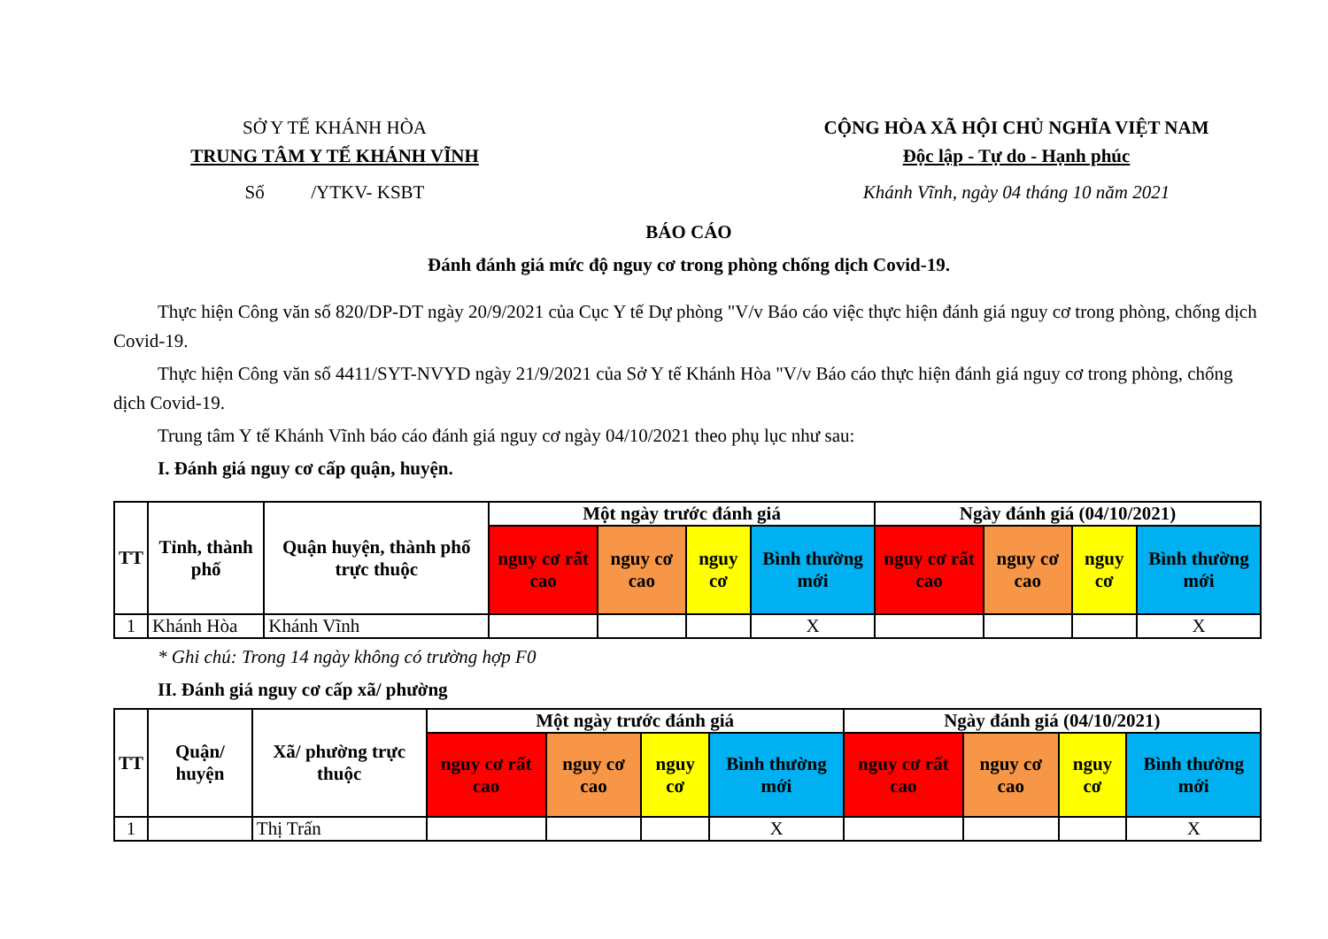SỞ Y TẾ KHÁNH HÒA
TRUNG TÂM Y TẾ KHÁNH VĨNH
Số /YTKV- KSBT
CỘNG HÒA XÃ HỘI CHỦ NGHĨA VIỆT NAM
Độc lập - Tự do - Hạnh phúc
Khánh Vĩnh, ngày 04 tháng 10 năm 2021
BÁO CÁO
Đánh đánh giá mức độ nguy cơ trong phòng chống dịch Covid-19.
Thực hiện Công văn số 820/DP-DT ngày 20/9/2021 của Cục Y tế Dự phòng "V/v Báo cáo việc thực hiện đánh giá nguy cơ trong phòng, chống dịch Covid-19.
Thực hiện Công văn số 4411/SYT-NVYD ngày 21/9/2021 của Sở Y tế Khánh Hòa "V/v Báo cáo thực hiện đánh giá nguy cơ trong phòng, chống dịch Covid-19.
Trung tâm Y tế Khánh Vĩnh báo cáo đánh giá nguy cơ ngày 04/10/2021 theo phụ lục như sau:
I. Đánh giá nguy cơ cấp quận, huyện.
| TT | Tỉnh, thành phố | Quận huyện, thành phố trực thuộc | Một ngày trước đánh giá | | | | Ngày đánh giá (04/10/2021) | | | |
| --- | --- | --- | --- | --- | --- | --- | --- | --- | --- | --- |
| | | | nguy cơ rất cao | nguy cơ cao | nguy cơ | Bình thường mới | nguy cơ rất cao | nguy cơ cao | nguy cơ | Bình thường mới |
| 1 | Khánh Hòa | Khánh Vĩnh | | | | X | | | | X |
* Ghi chú: Trong 14 ngày không có trường hợp F0
II. Đánh giá nguy cơ cấp xã/ phường
| TT | Quận/ huyện | Xã/ phường trực thuộc | Một ngày trước đánh giá | | | | Ngày đánh giá (04/10/2021) | | | |
| --- | --- | --- | --- | --- | --- | --- | --- | --- | --- | --- |
| | | | nguy cơ rất cao | nguy cơ cao | nguy cơ | Bình thường mới | nguy cơ rất cao | nguy cơ cao | nguy cơ | Bình thường mới |
| 1 | | Thị Trấn | | | | X | | | | X |